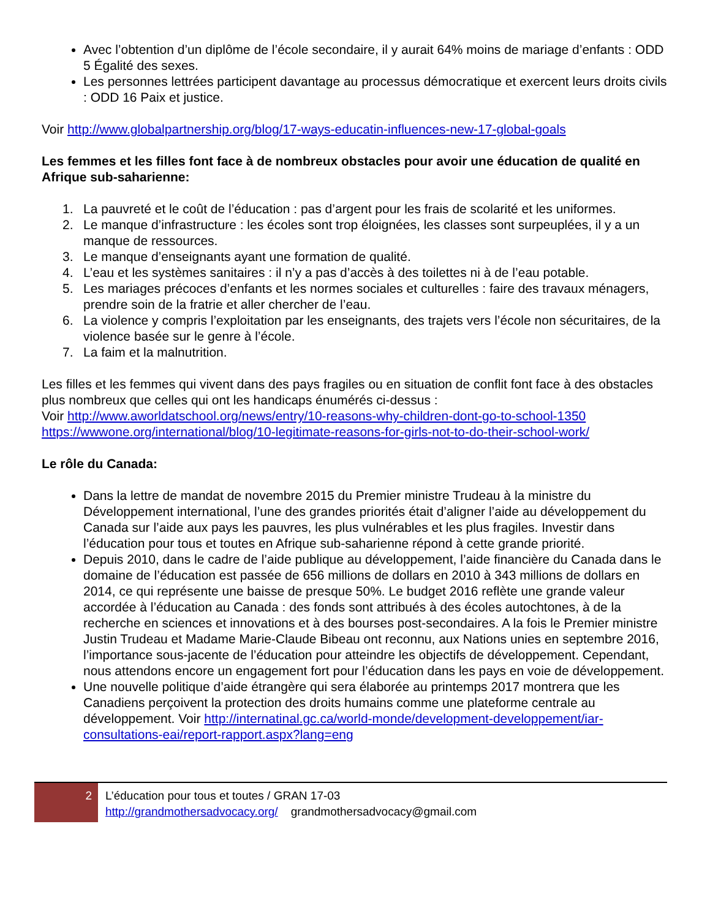Avec l’obtention d’un diplôme de l’école secondaire, il y aurait 64% moins de mariage d’enfants : ODD 5 Égalité des sexes.
Les personnes lettrées participent davantage au processus démocratique et exercent leurs droits civils : ODD 16 Paix et justice.
Voir http://www.globalpartnership.org/blog/17-ways-educatin-influences-new-17-global-goals
Les femmes et les filles font face à de nombreux obstacles pour avoir une éducation de qualité en Afrique sub-saharienne:
1. La pauvreté et le coût de l’éducation : pas d’argent pour les frais de scolarité et les uniformes.
2. Le manque d’infrastructure : les écoles sont trop éloignées, les classes sont surpeuplées, il y a un manque de ressources.
3. Le manque d’enseignants ayant une formation de qualité.
4. L’eau et les systèmes sanitaires : il n’y a pas d’accès à des toilettes ni à de l’eau potable.
5. Les mariages précoces d’enfants et les normes sociales et culturelles : faire des travaux ménagers, prendre soin de la fratrie et aller chercher de l’eau.
6. La violence y compris l’exploitation par les enseignants, des trajets vers l’école non sécuritaires, de la violence basée sur le genre à l’école.
7. La faim et la malnutrition.
Les filles et les femmes qui vivent dans des pays fragiles ou en situation de conflit font face à des obstacles plus nombreux que celles qui ont les handicaps énumérés ci-dessus :
Voir http://www.aworldatschool.org/news/entry/10-reasons-why-children-dont-go-to-school-1350
https://wwwone.org/international/blog/10-legitimate-reasons-for-girls-not-to-do-their-school-work/
Le rôle du Canada:
Dans la lettre de mandat de novembre 2015 du Premier ministre Trudeau à la ministre du Développement international, l’une des grandes priorités était d’aligner l’aide au développement du Canada sur l’aide aux pays les pauvres, les plus vulnérables et les plus fragiles. Investir dans l’éducation pour tous et toutes en Afrique sub-saharienne répond à cette grande priorité.
Depuis 2010, dans le cadre de l’aide publique au développement, l’aide financière du Canada dans le domaine de l’éducation est passée de 656 millions de dollars en 2010 à 343 millions de dollars en 2014, ce qui représente une baisse de presque 50%. Le budget 2016 reflète une grande valeur accordée à l’éducation au Canada : des fonds sont attribués à des écoles autochtones, à de la recherche en sciences et innovations et à des bourses post-secondaires. A la fois le Premier ministre Justin Trudeau et Madame Marie-Claude Bibeau ont reconnu, aux Nations unies en septembre 2016, l’importance sous-jacente de l’éducation pour atteindre les objectifs de développement. Cependant, nous attendons encore un engagement fort pour l’éducation dans les pays en voie de développement.
Une nouvelle politique d’aide étrangère qui sera élaborée au printemps 2017 montrera que les Canadiens perçoivent la protection des droits humains comme une plateforme centrale au développement. Voir http://internatinal.gc.ca/world-monde/development-developpement/iar-consultations-eai/report-rapport.aspx?lang=eng
2
L’éducation pour tous et toutes / GRAN 17-03
http://grandmothersadvocacy.org/ grandmothersadvocacy@gmail.com